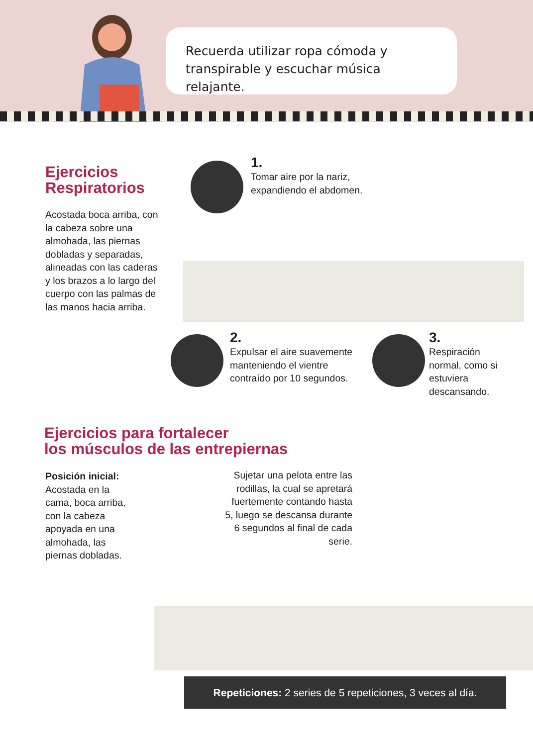Recuerda utilizar ropa cómoda y transpirable y escuchar música relajante.
Ejercicios Respiratorios
Acostada boca arriba, con la cabeza sobre una almohada, las piernas dobladas y separadas, alineadas con las caderas y los brazos a lo largo del cuerpo con las palmas de las manos hacia arriba.
1.
Tomar aire por la nariz, expandiendo el abdomen.
2.
Expulsar el aire suavemente manteniendo el vientre contraído por 10 segundos.
3.
Respiración normal, como si estuviera descansando.
Ejercicios para fortalecer
los músculos de las entrepiernas
Posición inicial:
Acostada en la cama, boca arriba, con la cabeza apoyada en una almohada, las piernas dobladas.
Sujetar una pelota entre las rodillas, la cual se apretará fuertemente contando hasta 5, luego se descansa durante 6 segundos al final de cada serie.
Repeticiones: 2 series de 5 repeticiones, 3 veces al día.